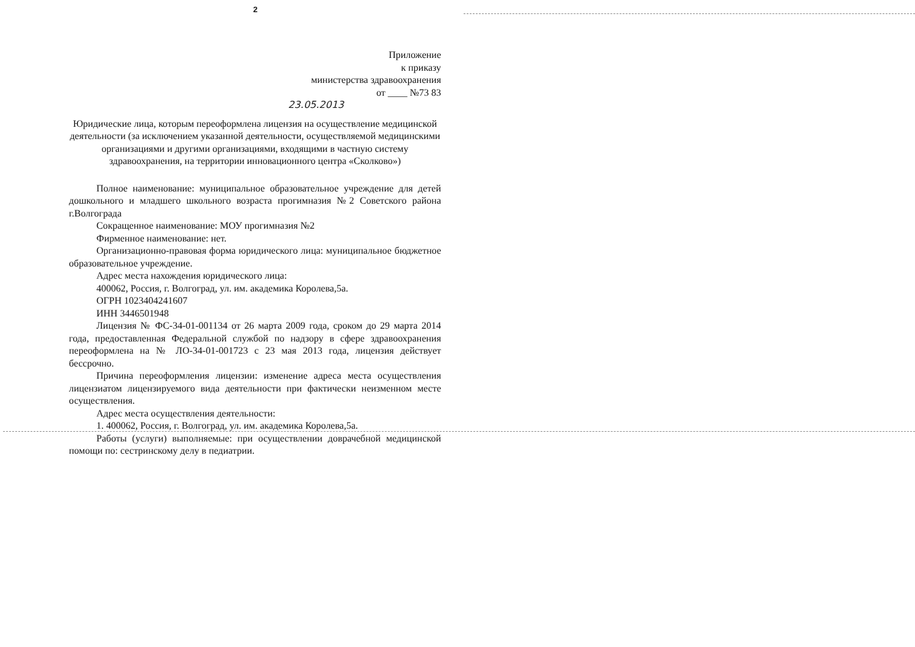2
Приложение
к приказу
министерства здравоохранения
от ____ №73 83
23.05.2013
Юридические лица, которым переоформлена лицензия на осуществление медицинской деятельности (за исключением указанной деятельности, осуществляемой медицинскими организациями и другими организациями, входящими в частную систему здравоохранения, на территории инновационного центра «Сколково»)
Полное наименование: муниципальное образовательное учреждение для детей дошкольного и младшего школьного возраста прогимназия №2 Советского района г.Волгограда
Сокращенное наименование: МОУ прогимназия №2
Фирменное наименование: нет.
Организационно-правовая форма юридического лица: муниципальное бюджетное образовательное учреждение.
Адрес места нахождения юридического лица:
400062, Россия, г. Волгоград, ул. им. академика Королева,5а.
ОГРН 1023404241607
ИНН 3446501948
Лицензия № ФС-34-01-001134 от 26 марта 2009 года, сроком до 29 марта 2014 года, предоставленная Федеральной службой по надзору в сфере здравоохранения переоформлена на № ЛО-34-01-001723 с 23 мая 2013 года, лицензия действует бессрочно.
Причина переоформления лицензии: изменение адреса места осуществления лицензиатом лицензируемого вида деятельности при фактически неизменном месте осуществления.
Адрес места осуществления деятельности:
1. 400062, Россия, г. Волгоград, ул. им. академика Королева,5а.
Работы (услуги) выполняемые: при осуществлении доврачебной медицинской помощи по: сестринскому делу в педиатрии.